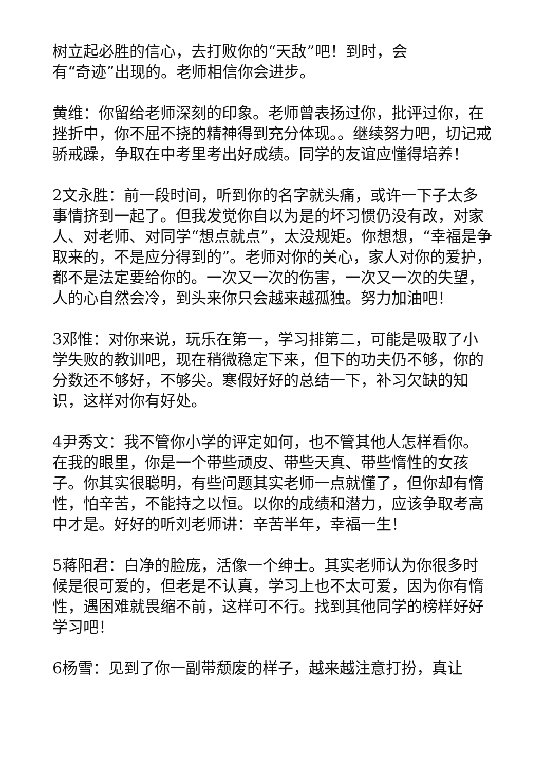树立起必胜的信心，去打败你的“天敌”吧！到时，会
有“奇迹”出现的。老师相信你会进步。
黄维：你留给老师深刻的印象。老师曾表扬过你，批评过你，在挫折中，你不屈不挠的精神得到充分体现。。继续努力吧，切记戒骄戒躁，争取在中考里考出好成绩。同学的友谊应懂得培养！
2文永胜：前一段时间，听到你的名字就头痛，或许一下子太多事情挤到一起了。但我发觉你自以为是的坏习惯仍没有改，对家人、对老师、对同学“想点就点”，太没规矩。你想想，“幸福是争取来的，不是应分得到的”。老师对你的关心，家人对你的爱护，都不是法定要给你的。一次又一次的伤害，一次又一次的失望，人的心自然会冷，到头来你只会越来越孤独。努力加油吧！
3邓惟：对你来说，玩乐在第一，学习排第二，可能是吸取了小学失败的教训吧，现在稍微稳定下来，但下的功夫仍不够，你的分数还不够好，不够尖。寒假好好的总结一下，补习欠缺的知识，这样对你有好处。
4尹秀文：我不管你小学的评定如何，也不管其他人怎样看你。在我的眼里，你是一个带些顽皮、带些天真、带些惰性的女孩子。你其实很聪明，有些问题其实老师一点就懂了，但你却有惰性，怕辛苦，不能持之以恒。以你的成绩和潜力，应该争取考高中才是。好好的听刘老师讲：辛苦半年，幸福一生！
5蒋阳君：白净的脸庞，活像一个绅士。其实老师认为你很多时候是很可爱的，但老是不认真，学习上也不太可爱，因为你有惰性，遇困难就畏缩不前，这样可不行。找到其他同学的榜样好好学习吧！
6杨雪：见到了你一副带颓废的样子，越来越注意打扮，真让